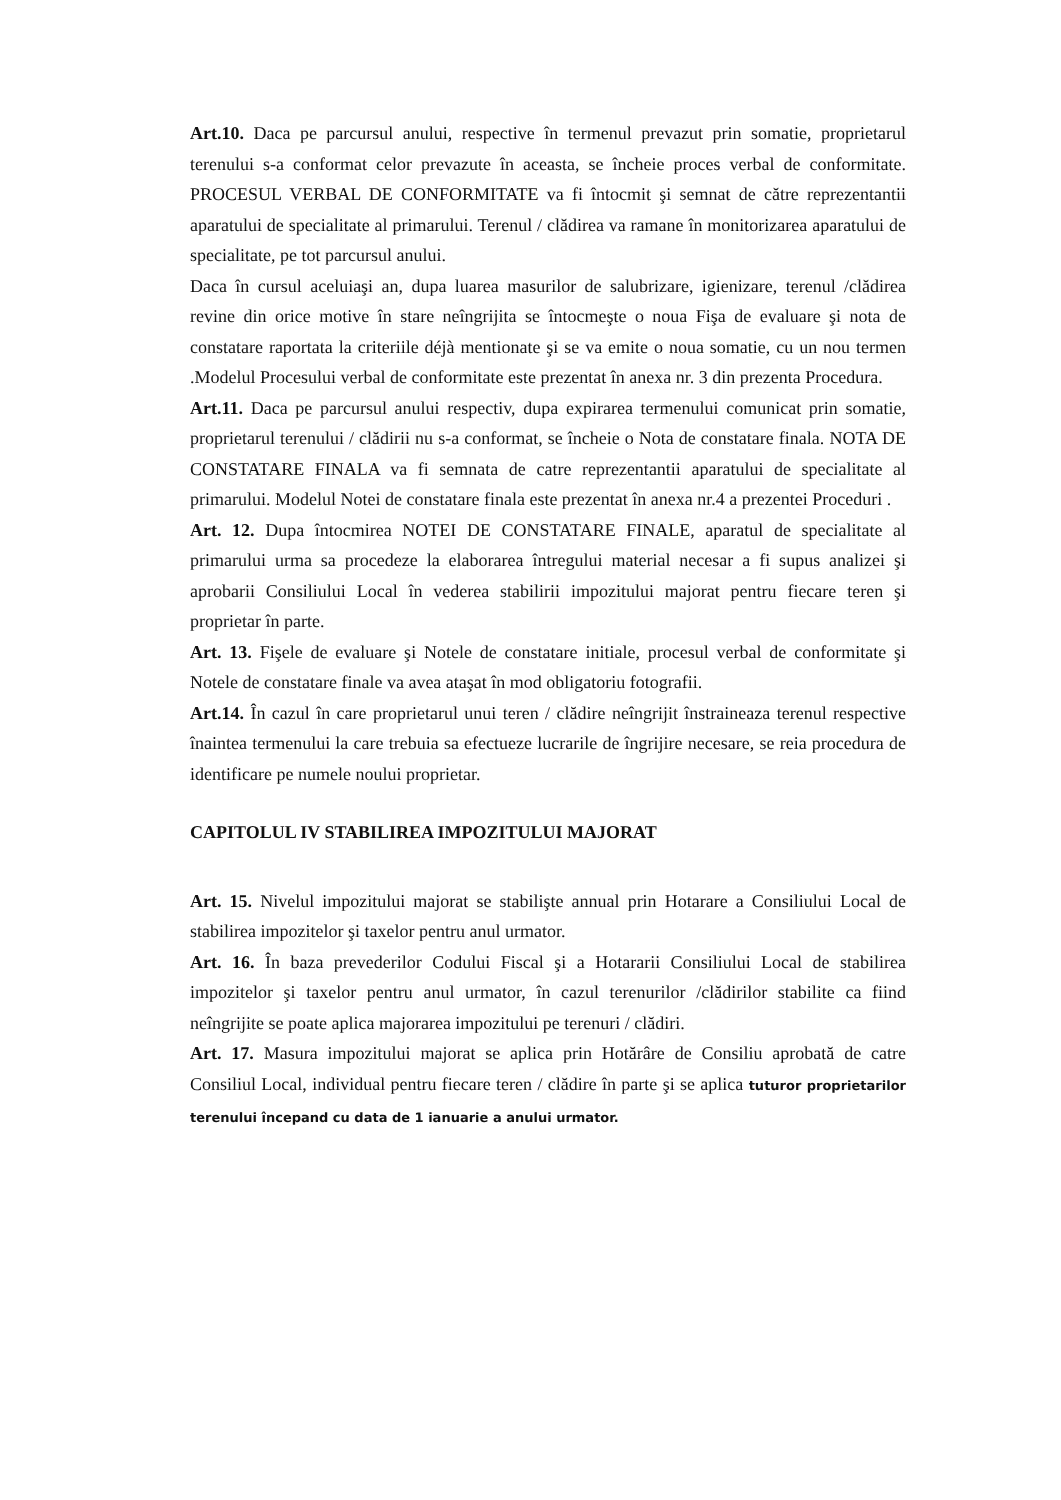Art.10. Daca pe parcursul anului, respective în termenul prevazut prin somatie, proprietarul terenului s-a conformat celor prevazute în aceasta, se încheie proces verbal de conformitate. PROCESUL VERBAL DE CONFORMITATE va fi întocmit şi semnat de către reprezentantii aparatului de specialitate al primarului. Terenul / clădirea va ramane în monitorizarea aparatului de specialitate, pe tot parcursul anului.
Daca în cursul aceluiaşi an, dupa luarea masurilor de salubrizare, igienizare, terenul /clădirea revine din orice motive în stare neîngrijita se întocmeşte o noua Fişa de evaluare şi nota de constatare raportata la criteriile déjà mentionate şi se va emite o noua somatie, cu un nou termen .Modelul Procesului verbal de conformitate este prezentat în anexa nr. 3 din prezenta Procedura.
Art.11. Daca pe parcursul anului respectiv, dupa expirarea termenului comunicat prin somatie, proprietarul terenului / clădirii nu s-a conformat, se încheie o Nota de constatare finala. NOTA DE CONSTATARE FINALA va fi semnata de catre reprezentantii aparatului de specialitate al primarului. Modelul Notei de constatare finala este prezentat în anexa nr.4 a prezentei Proceduri .
Art. 12. Dupa întocmirea NOTEI DE CONSTATARE FINALE, aparatul de specialitate al primarului urma sa procedeze la elaborarea întregului material necesar a fi supus analizei şi aprobarii Consiliului Local în vederea stabilirii impozitului majorat pentru fiecare teren şi proprietar în parte.
Art. 13. Fişele de evaluare şi Notele de constatare initiale, procesul verbal de conformitate şi Notele de constatare finale va avea ataşat în mod obligatoriu fotografii.
Art.14. În cazul în care proprietarul unui teren / clădire neîngrijit înstraineaza terenul respective înaintea termenului la care trebuia sa efectueze lucrarile de îngrijire necesare, se reia procedura de identificare pe numele noului proprietar.
CAPITOLUL IV STABILIREA IMPOZITULUI MAJORAT
Art. 15. Nivelul impozitului majorat se stabilişte annual prin Hotarare a Consiliului Local de stabilirea impozitelor şi taxelor pentru anul urmator.
Art. 16. În baza prevederilor Codului Fiscal şi a Hotararii Consiliului Local de stabilirea impozitelor şi taxelor pentru anul urmator, în cazul terenurilor /clădirilor stabilite ca fiind neîngrijite se poate aplica majorarea impozitului pe terenuri / clădiri.
Art. 17. Masura impozitului majorat se aplica prin Hotărâre de Consiliu aprobată de catre Consiliul Local, individual pentru fiecare teren / clădire în parte şi se aplica tuturor proprietarilor terenului începand cu data de 1 ianuarie a anului urmator.